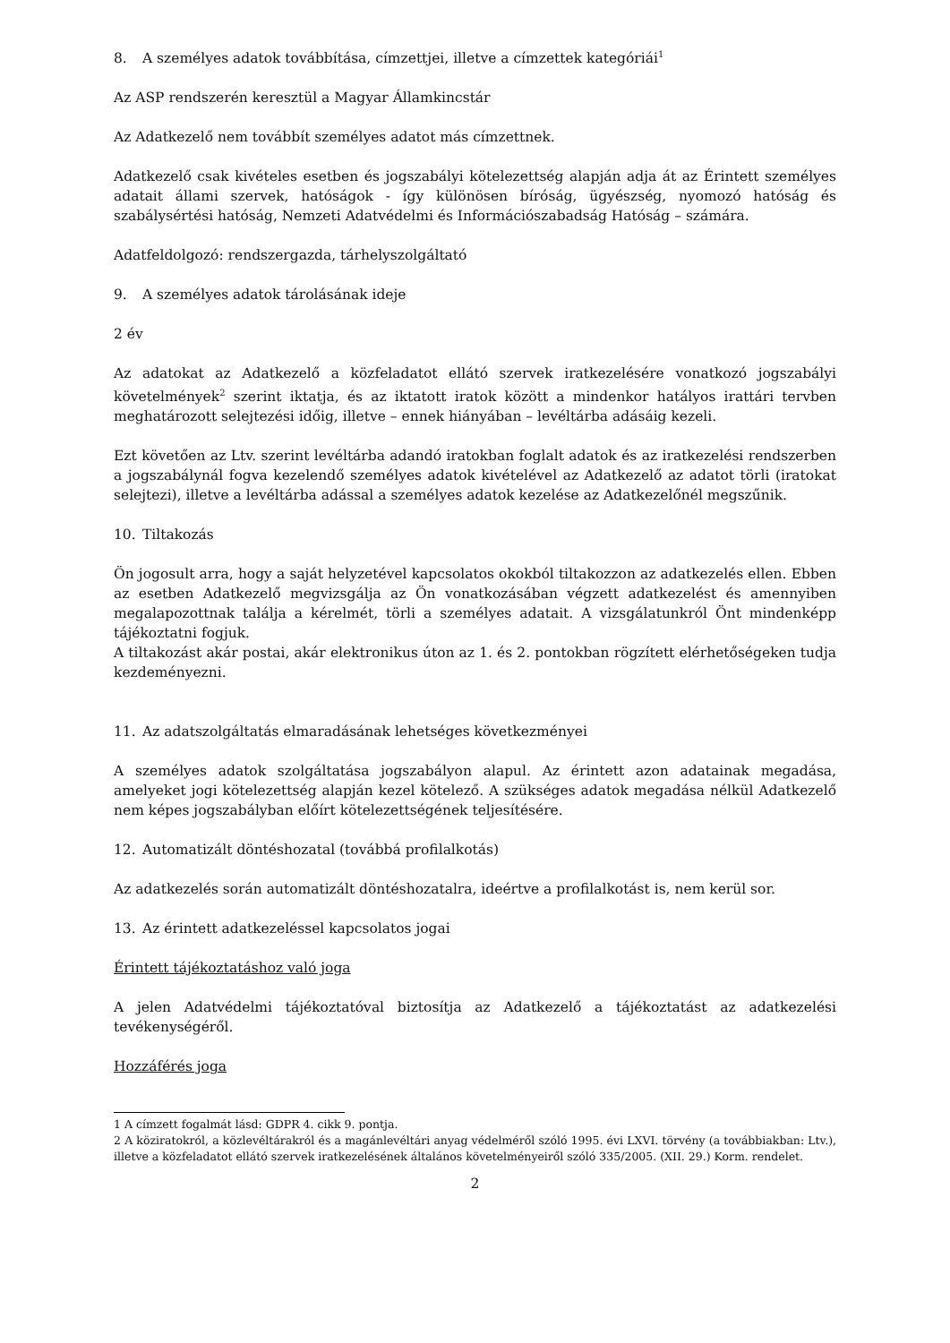8. A személyes adatok továbbítása, címzettjei, illetve a címzettek kategóriái<sup>1</sup>
Az ASP rendszerén keresztül a Magyar Államkincstár
Az Adatkezelő nem továbbít személyes adatot más címzettnek.
Adatkezelő csak kivételes esetben és jogszabályi kötelezettség alapján adja át az Érintett személyes adatait állami szervek, hatóságok - így különösen bíróság, ügyészség, nyomozó hatóság és szabálysértési hatóság, Nemzeti Adatvédelmi és Információszabadság Hatóság – számára.
Adatfeldolgozó: rendszergazda, tárhelyszolgáltató
9. A személyes adatok tárolásának ideje
2 év
Az adatokat az Adatkezelő a közfeladatot ellátó szervek iratkezelésére vonatkozó jogszabályi követelmények<sup>2</sup> szerint iktatja, és az iktatott iratok között a mindenkor hatályos irattári tervben meghatározott selejtezési időig, illetve – ennek hiányában – levéltárba adásáig kezeli.
Ezt követően az Ltv. szerint levéltárba adandó iratokban foglalt adatok és az iratkezelési rendszerben a jogszabálynál fogva kezelendő személyes adatok kivételével az Adatkezelő az adatot törli (iratokat selejtezi), illetve a levéltárba adással a személyes adatok kezelése az Adatkezelőnél megszűnik.
10. Tiltakozás
Ön jogosult arra, hogy a saját helyzetével kapcsolatos okokból tiltakozzon az adatkezelés ellen. Ebben az esetben Adatkezelő megvizsgálja az Ön vonatkozásában végzett adatkezelést és amennyiben megalapozottnak találja a kérelmét, törli a személyes adatait. A vizsgálatunkról Önt mindenképp tájékoztatni fogjuk.
A tiltakozást akár postai, akár elektronikus úton az 1. és 2. pontokban rögzített elérhetőségeken tudja kezdeményezni.
11. Az adatszolgáltatás elmaradásának lehetséges következményei
A személyes adatok szolgáltatása jogszabályon alapul. Az érintett azon adatainak megadása, amelyeket jogi kötelezettség alapján kezel kötelező. A szükséges adatok megadása nélkül Adatkezelő nem képes jogszabályban előírt kötelezettségének teljesítésére.
12. Automatizált döntéshozatal (továbbá profilalkotás)
Az adatkezelés során automatizált döntéshozatalra, ideértve a profilalkotást is, nem kerül sor.
13. Az érintett adatkezeléssel kapcsolatos jogai
Érintett tájékoztatáshoz való joga
A jelen Adatvédelmi tájékoztatóval biztosítja az Adatkezelő a tájékoztatást az adatkezelési tevékenységéről.
Hozzáférés joga
1 A címzett fogalmát lásd: GDPR 4. cikk 9. pontja.
2 A köziratokról, a közlevéltárakról és a magánlevéltári anyag védelméről szóló 1995. évi LXVI. törvény (a továbbiakban: Ltv.), illetve a közfeladatot ellátó szervek iratkezelésének általános követelményeiről szóló 335/2005. (XII. 29.) Korm. rendelet.
2